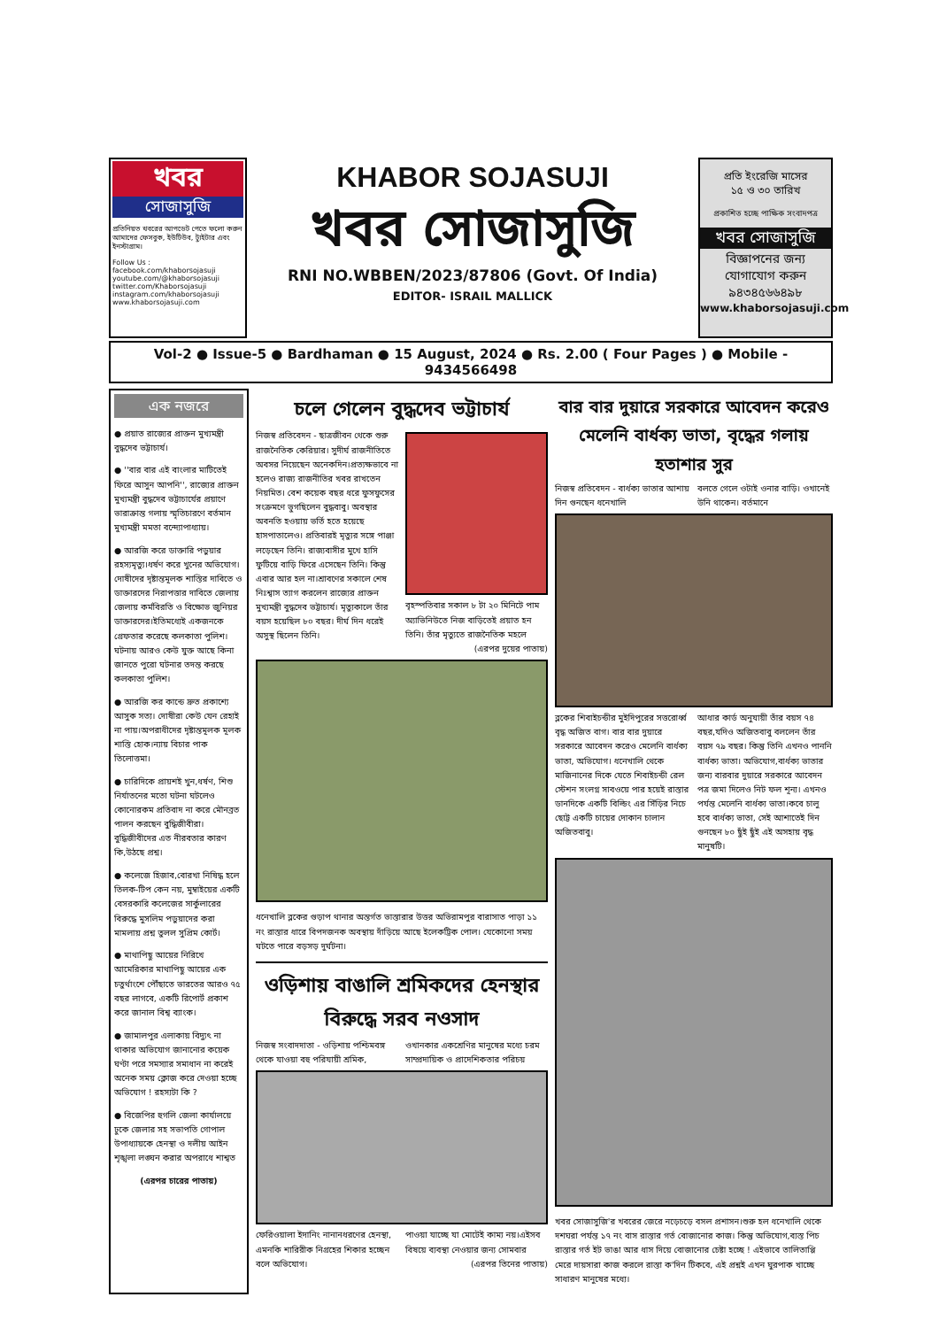খবর
সোজাসুজি
প্রতিনিয়ত খবরের আপডেট পেতে ফলো করুন আমাদের ফেসবুক, ইউটিউব, ট্যুইটার এবং ইনস্টাগ্রাম।
Follow Us :
facebook.com/khaborsojasuji
youtube.com/@khaborsojasuji
twitter.com/Khaborsojasuji
instagram.com/khaborsojasuji
www.khaborsojasuji.com
KHABOR SOJASUJI
খবর সোজাসুজি
RNI NO.WBBEN/2023/87806 (Govt. Of India)
EDITOR- ISRAIL MALLICK
প্রতি ইংরেজি মাসের
১৫ ও ৩০ তারিখ
প্রকাশিত হচ্ছে পাক্ষিক সংবাদপত্র
খবর সোজাসুজি
বিজ্ঞাপনের জন্য যোগাযোগ করুন ৯৪৩৪৫৬৬৪৯৮
www.khaborsojasuji.com
Vol-2 ● Issue-5 ● Bardhaman ● 15 August, 2024 ● Rs. 2.00 ( Four Pages ) ● Mobile - 9434566498
এক নজরে
● প্রয়াত রাজ্যের প্রাক্তন মুখ্যমন্ত্রী বুদ্ধদেব ভট্টাচার্য।
● ''বার বার এই বাংলার মাটিতেই ফিরে আসুন আপনি'', রাজ্যের প্রাক্তন মুখ্যমন্ত্রী বুদ্ধদেব ভট্টাচার্যের প্রয়াণে ভারাক্রান্ত গলায় স্মৃতিচারণে বর্তমান মুখ্যমন্ত্রী মমতা বন্দ্যোপাধ্যায়।
● আরজি করে ডাক্তারি পড়ুয়ার রহস্যমৃত্যু।ধর্ষণ করে খুনের অভিযোগ।দোষীদের দৃষ্টান্তমূলক শাস্তির দাবিতে ও ডাক্তারদের নিরাপত্তার দাবিতে জেলায় জেলায় কর্মবিরতি ও বিক্ষোভ জুনিয়র ডাক্তারদের।ইতিমধ্যেই একজনকে গ্রেফতার করেছে কলকাতা পুলিশ।ঘটনায় আরও কেউ যুক্ত আছে কিনা জানতে পুরো ঘটনার তদন্ত করছে কলকাতা পুলিশ।
● আরজি কর কান্ডে দ্রুত প্রকাশ্যে আসুক সত্য। দোষীরা কেউ যেন রেহাই না পায়।অপরাধীদের দৃষ্টান্তমূলক মূলক শাস্তি হোক।ন্যায় বিচার পাক তিলোত্তমা।
● চারিদিকে প্রায়শই খুন,ধর্ষণ, শিশু নির্যাতনের মতো ঘটনা ঘটলেও কোনোরকম প্রতিবাদ না করে মৌনব্রত পালন করছেন বুদ্ধিজীবীরা। বুদ্ধিজীবীদের এত নীরবতার কারণ কি,উঠছে প্রশ্ন।
● কলেজে হিজাব,বোরখা নিষিদ্ধ হলে তিলক-টিপ কেন নয়, মুম্বাইয়ের একটি বেসরকারি কলেজের সার্কুলারের বিরুদ্ধে মুসলিম পড়ুয়াদের করা মামলায় প্রশ্ন তুলল সুপ্রিম কোর্ট।
● মাথাপিছু আয়ের নিরিখে আমেরিকার মাথাপিছু আয়ের এক চতুর্থাংশে পৌঁছাতে ভারতের আরও ৭৫ বছর লাগবে, একটি রিপোর্ট প্রকাশ করে জানাল বিশ্ব ব্যাংক।
● জামালপুর এলাকায় বিদ্যুৎ না থাকার অভিযোগ জানানোর কয়েক ঘণ্টা পরে সমস্যার সমাধান না করেই অনেক সময় ক্লোজ করে দেওয়া হচ্ছে অভিযোগ ! রহস্যটা কি ?
● বিজেপির হুগলি জেলা কার্যালয়ে ঢুকে জেলার সহ সভাপতি গোপাল উপাধ্যায়কে হেনস্থা ও দলীয় আইন শৃঙ্খলা লঙ্ঘন করার অপরাধে শাশ্বত
(এরপর চারের পাতায়)
চলে গেলেন বুদ্ধদেব ভট্টাচার্য
নিজস্ব প্রতিবেদন - ছাত্রজীবন থেকে শুরু রাজনৈতিক কেরিয়ার। সুদীর্ঘ রাজনীতিতে অবসর নিয়েছেন অনেকদিন।প্রত্যক্ষভাবে না হলেও রাজ্য রাজনীতির খবর রাখতেন নিয়মিত। বেশ কয়েক বছর ধরে ফুসফুসের সংক্রমণে ভুগছিলেন বুদ্ধবাবু। অবস্থার অবনতি হওয়ায় ভর্তি হতে হয়েছে হাসপাতালেও। প্রতিবারই মৃত্যুর সঙ্গে পাঞ্জা লড়েছেন তিনি। রাজ্যবাসীর মুখে হাসি ফুটিয়ে বাড়ি ফিরে এসেছেন তিনি। কিন্তু এবার আর হল না।শ্রাবণের সকালে শেষ নিঃশ্বাস ত্যাগ করলেন রাজ্যের প্রাক্তন মুখ্যমন্ত্রী বুদ্ধদেব ভট্টাচার্য। মৃত্যুকালে তাঁর বয়স হয়েছিল ৮০ বছর। দীর্ঘ দিন ধরেই অসুস্থ ছিলেন তিনি।
বৃহস্পতিবার সকাল ৮ টা ২০ মিনিটে পাম অ্যাভিনিউতে নিজ বাড়িতেই প্রয়াত হন তিনি। তাঁর মৃত্যুতে রাজনৈতিক মহলে
(এরপর দুয়ের পাতায়)
ধনেখালি ব্লকের গুড়াপ থানার অন্তর্গত ভাস্তারার উত্তর অভিরামপুর বারাসাত পাড়া ১১ নং রাস্তার ধারে বিপদজনক অবস্থায় দাঁড়িয়ে আছে ইলেকট্রিক পোল। যেকোনো সময় ঘটতে পারে বড়সড় দুর্ঘটনা।
ওড়িশায় বাঙালি শ্রমিকদের হেনস্থার বিরুদ্ধে সরব নওসাদ
নিজস্ব সংবাদদাতা - ওড়িশায় পশ্চিমবঙ্গ থেকে যাওয়া বহু পরিযায়ী শ্রমিক,
ওখানকার একশ্রেণির মানুষের মধ্যে চরম সাম্প্রদায়িক ও প্রাদেশিকতার পরিচয়
ফেরিওয়ালা ইদানিং নানানধরণের হেনস্থা, এমনকি শারিরীক নিগ্রহের শিকার হচ্ছেন বলে অভিযোগ।
পাওয়া যাচ্ছে যা মোটেই কাম্য নয়।এইসব বিষয়ে ব্যবস্থা নেওয়ার জন্য সোমবার
(এরপর তিনের পাতায়)
বার বার দুয়ারে সরকারে আবেদন করেও মেলেনি বার্ধক্য ভাতা, বৃদ্ধের গলায় হতাশার সুর
নিজস্ব প্রতিবেদন - বার্ধক্য ভাতার আশায় দিন গুনছেন ধনেখালি
বলতে গেলে ওটাই ওনার বাড়ি। ওখানেই উনি থাকেন। বর্তমানে
ব্লকের শিবাইচন্ডীর মুইদিপুরের সত্তরোর্ধ্ব বৃদ্ধ অজিত বাগ। বার বার দুয়ারে সরকারে আবেদন করেও মেলেনি বার্ধক্য ভাতা, অভিযোগ। ধনেখালি থেকে মাজিনানের দিকে যেতে শিবাইচন্ডী রেল স্টেশন সংলগ্ন সাবওয়ে পার হয়েই রাস্তার ডানদিকে একটি বিল্ডিং এর সিঁড়ির নিচে ছোট্ট একটি চায়ের দোকান চালান অজিতবাবু।
আধার কার্ড অনুযায়ী তাঁর বয়স ৭৪ বছর,যদিও অজিতবাবু বললেন তাঁর বয়স ৭৯ বছর। কিন্তু তিনি এখনও পাননি বার্ধক্য ভাতা। অভিযোগ,বার্ধক্য ভাতার জন্য বারবার দুয়ারে সরকারে আবেদন পত্র জমা দিলেও নিট ফল শূন্য। এখনও পর্যন্ত মেলেনি বার্ধক্য ভাতা।কবে চালু হবে বার্ধক্য ভাতা, সেই আশাতেই দিন গুনছেন ৮০ ছুঁই ছুঁই এই অসহায় বৃদ্ধ মানুষটি।
খবর সোজাসুজি'র খবরের জেরে নড়েচড়ে বসল প্রশাসন।শুরু হল ধনেখালি থেকে দশঘরা পর্যন্ত ১৭ নং বাস রাস্তার গর্ত বোজানোর কাজ। কিন্তু অভিযোগ,ব্যস্ত পিচ রাস্তার গর্ত ইট ভাঙা আর ধাস দিয়ে বোজানোর চেষ্টা হচ্ছে ! এইভাবে তালিতাপ্পি মেরে দায়সারা কাজ করলে রাস্তা ক'দিন টিকবে, এই প্রশ্নই এখন ঘুরপাক খাচ্ছে সাধারণ মানুষের মধ্যে।